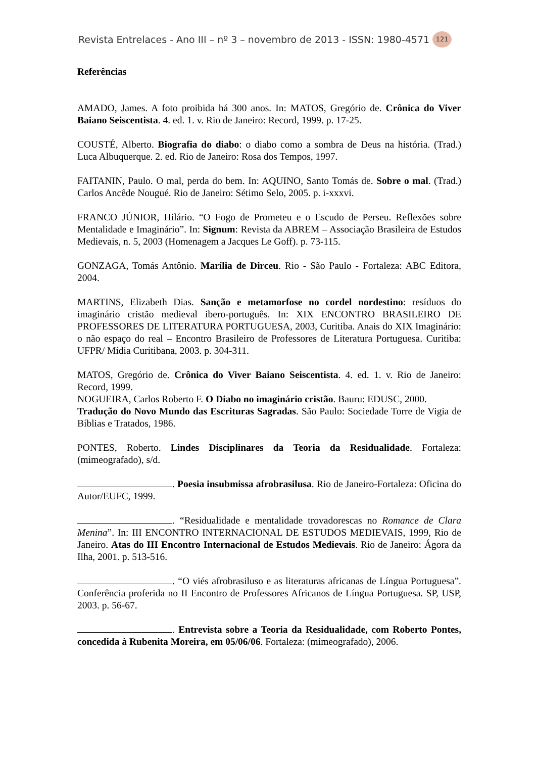Revista Entrelaces - Ano III – nº 3 – novembro de 2013 - ISSN: 1980-4571 121
Referências
AMADO, James. A foto proibida há 300 anos. In: MATOS, Gregório de. Crônica do Viver Baiano Seiscentista. 4. ed. 1. v. Rio de Janeiro: Record, 1999. p. 17-25.
COUSTÉ, Alberto. Biografia do diabo: o diabo como a sombra de Deus na história. (Trad.) Luca Albuquerque. 2. ed. Rio de Janeiro: Rosa dos Tempos, 1997.
FAITANIN, Paulo. O mal, perda do bem. In: AQUINO, Santo Tomás de. Sobre o mal. (Trad.) Carlos Ancêde Nougué. Rio de Janeiro: Sétimo Selo, 2005. p. i-xxxvi.
FRANCO JÚNIOR, Hilário. “O Fogo de Prometeu e o Escudo de Perseu. Reflexões sobre Mentalidade e Imaginário”. In: Signum: Revista da ABREM – Associação Brasileira de Estudos Medievais, n. 5, 2003 (Homenagem a Jacques Le Goff). p. 73-115.
GONZAGA, Tomás Antônio. Marília de Dirceu. Rio - São Paulo - Fortaleza: ABC Editora, 2004.
MARTINS, Elizabeth Dias. Sanção e metamorfose no cordel nordestino: resíduos do imaginário cristão medieval ibero-português. In: XIX ENCONTRO BRASILEIRO DE PROFESSORES DE LITERATURA PORTUGUESA, 2003, Curitiba. Anais do XIX Imaginário: o não espaço do real – Encontro Brasileiro de Professores de Literatura Portuguesa. Curitiba: UFPR/ Mídia Curitibana, 2003. p. 304-311.
MATOS, Gregório de. Crônica do Viver Baiano Seiscentista. 4. ed. 1. v. Rio de Janeiro: Record, 1999.
NOGUEIRA, Carlos Roberto F. O Diabo no imaginário cristão. Bauru: EDUSC, 2000.
Tradução do Novo Mundo das Escrituras Sagradas. São Paulo: Sociedade Torre de Vigia de Bíblias e Tratados, 1986.
PONTES, Roberto. Lindes Disciplinares da Teoria da Residualidade. Fortaleza: (mimeografado), s/d.
. Poesia insubmissa afrobrasilusa. Rio de Janeiro-Fortaleza: Oficina do Autor/EUFC, 1999.
. “Residualidade e mentalidade trovadorescas no Romance de Clara Menina”. In: III ENCONTRO INTERNACIONAL DE ESTUDOS MEDIEVAIS, 1999, Rio de Janeiro. Atas do III Encontro Internacional de Estudos Medievais. Rio de Janeiro: Ágora da Ilha, 2001. p. 513-516.
. “O viés afrobrasiluso e as literaturas africanas de Língua Portuguesa”. Conferência proferida no II Encontro de Professores Africanos de Língua Portuguesa. SP, USP, 2003. p. 56-67.
. Entrevista sobre a Teoria da Residualidade, com Roberto Pontes, concedida à Rubenita Moreira, em 05/06/06. Fortaleza: (mimeografado), 2006.